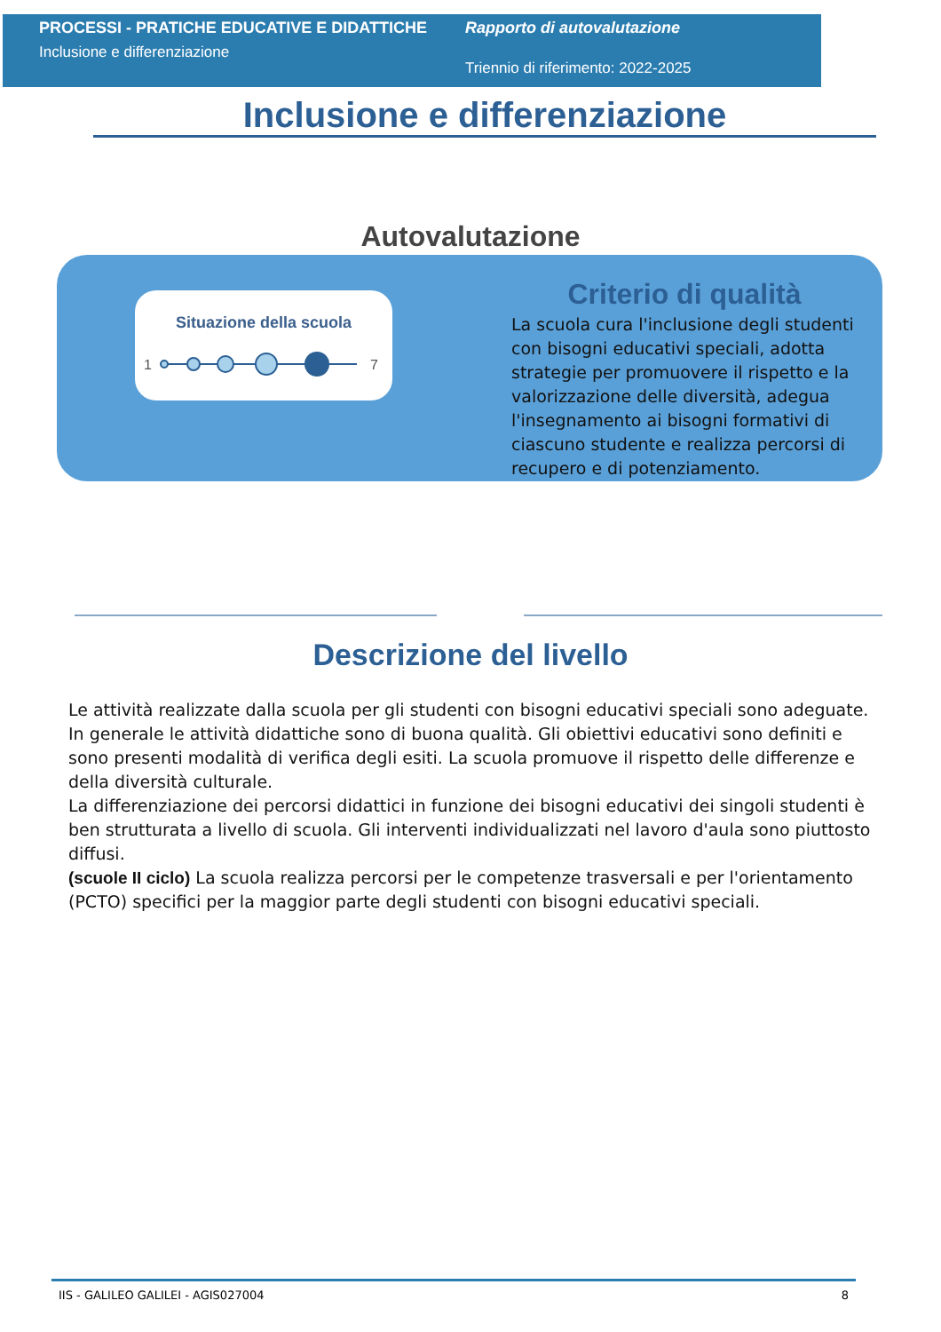PROCESSI - PRATICHE EDUCATIVE E DIDATTICHE
Inclusione e differenziazione
Rapporto di autovalutazione
Triennio di riferimento: 2022-2025
Inclusione e differenziazione
Autovalutazione
Situazione della scuola
1
7
Criterio di qualità
La scuola cura l'inclusione degli studenti con bisogni educativi speciali, adotta strategie per promuovere il rispetto e la valorizzazione delle diversità, adegua l'insegnamento ai bisogni formativi di ciascuno studente e realizza percorsi di recupero e di potenziamento.
Descrizione del livello
Le attività realizzate dalla scuola per gli studenti con bisogni educativi speciali sono adeguate. In generale le attività didattiche sono di buona qualità. Gli obiettivi educativi sono definiti e sono presenti modalità di verifica degli esiti. La scuola promuove il rispetto delle differenze e della diversità culturale.
La differenziazione dei percorsi didattici in funzione dei bisogni educativi dei singoli studenti è ben strutturata a livello di scuola. Gli interventi individualizzati nel lavoro d'aula sono piuttosto diffusi.
(scuole II ciclo) La scuola realizza percorsi per le competenze trasversali e per l'orientamento (PCTO) specifici per la maggior parte degli studenti con bisogni educativi speciali.
IIS - GALILEO GALILEI - AGIS027004 8